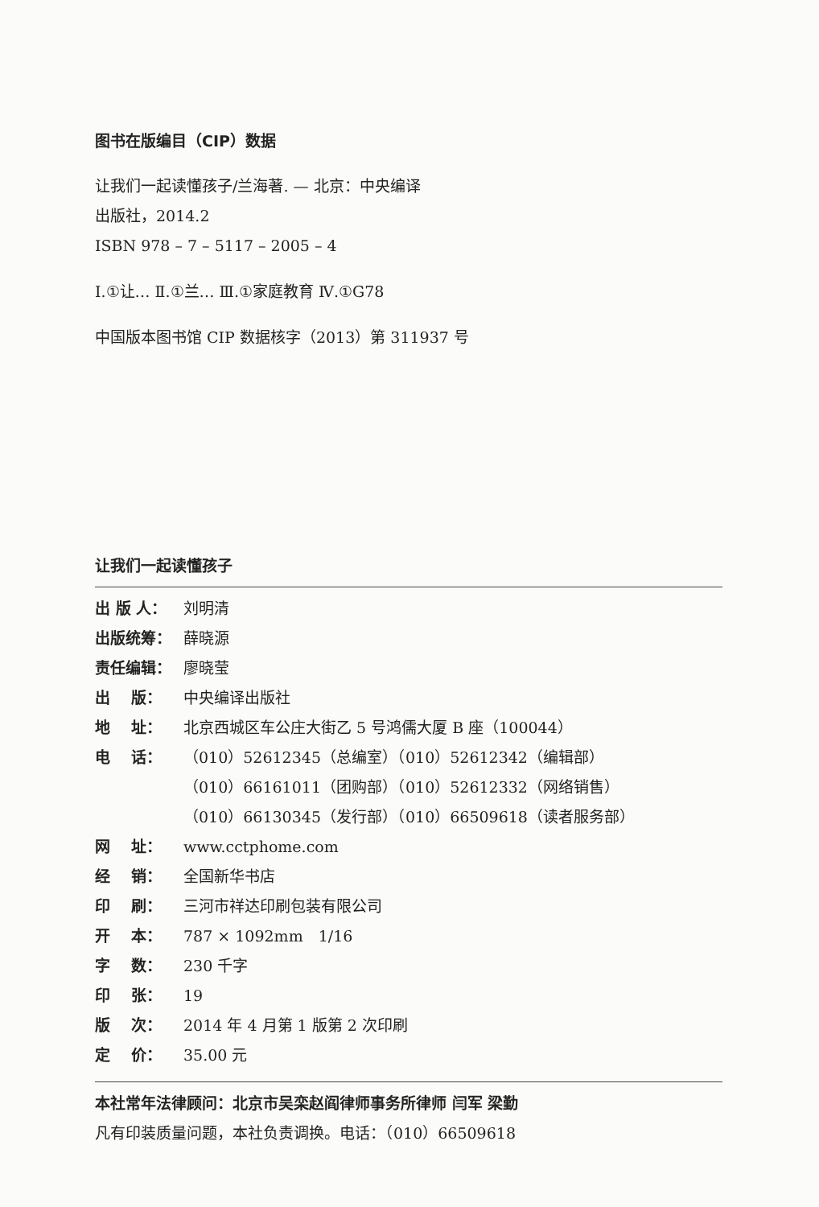图书在版编目（CIP）数据
让我们一起读懂孩子/兰海著. — 北京：中央编译
出版社，2014.2
ISBN 978 – 7 – 5117 – 2005 – 4
Ⅰ.①让… Ⅱ.①兰… Ⅲ.①家庭教育 Ⅳ.①G78
中国版本图书馆 CIP 数据核字（2013）第 311937 号
让我们一起读懂孩子
| 出 版 人： | 刘明清 |
| 出版统筹： | 薛晓源 |
| 责任编辑： | 廖晓莹 |
| 出 版： | 中央编译出版社 |
| 地 址： | 北京西城区车公庄大街乙 5 号鸿儒大厦 B 座（100044） |
| 电 话： | （010）52612345（总编室）（010）52612342（编辑部） （010）66161011（团购部）（010）52612332（网络销售） （010）66130345（发行部）（010）66509618（读者服务部） |
| 网 址： | www.cctphome.com |
| 经 销： | 全国新华书店 |
| 印 刷： | 三河市祥达印刷包装有限公司 |
| 开 本： | 787 × 1092mm 1/16 |
| 字 数： | 230 千字 |
| 印 张： | 19 |
| 版 次： | 2014 年 4 月第 1 版第 2 次印刷 |
| 定 价： | 35.00 元 |
本社常年法律顾问：北京市吴栾赵阎律师事务所律师 闫军 梁勤
凡有印装质量问题，本社负责调换。电话：（010）66509618